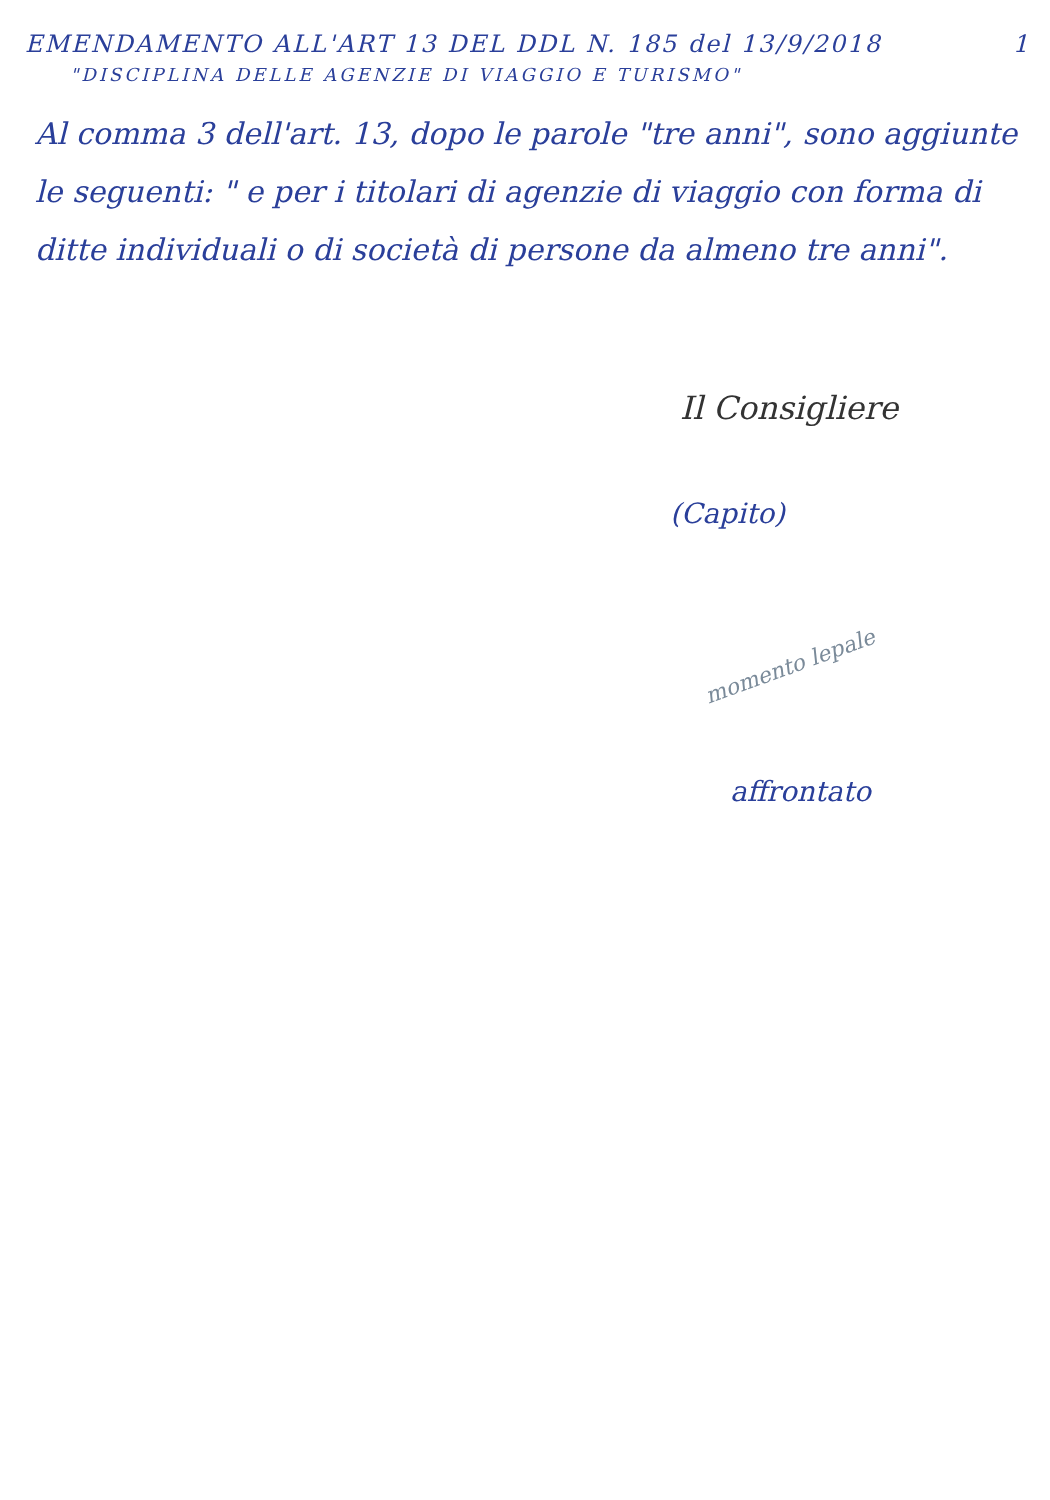EMENDAMENTO ALL'ART 13 DEL DDL N. 185 del 13/9/2018 1
"DISCIPLINA DELLE AGENZIE DI VIAGGIO E TURISMO"
Al comma 3 dell'art. 13, dopo le parole "tre anni", sono aggiunte le seguenti: " e per i titolari di agenzie di viaggio con forma di ditte individuali o di società di persone da almeno tre anni".
Il Consigliere
(Capito)
momento lepale
affrontato